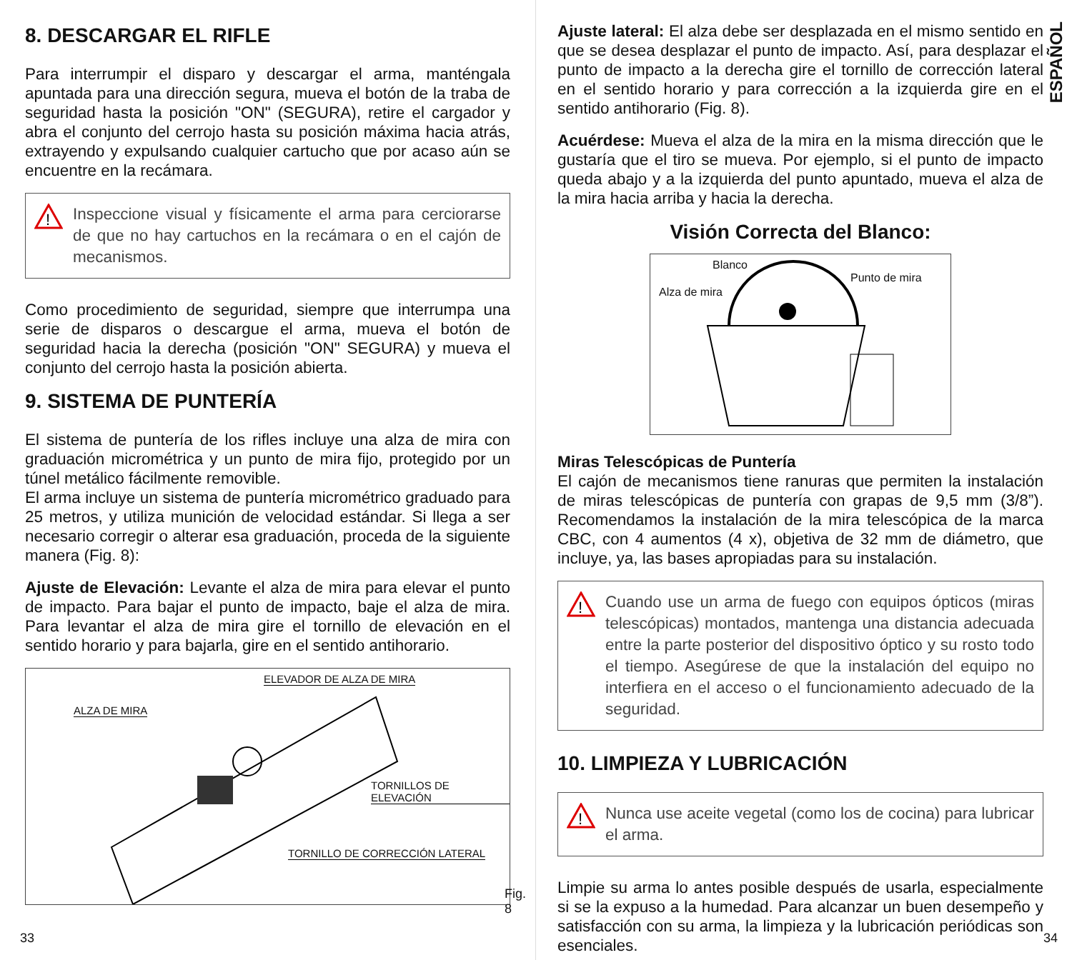8. DESCARGAR EL RIFLE
Para interrumpir el disparo y descargar el arma, manténgala apuntada para una dirección segura, mueva el botón de la traba de seguridad hasta la posición "ON" (SEGURA), retire el cargador y abra el conjunto del cerrojo hasta su posición máxima hacia atrás, extrayendo y expulsando cualquier cartucho que por acaso aún se encuentre en la recámara.
!
Inspeccione visual y físicamente el arma para cerciorarse de que no hay cartuchos en la recámara o en el cajón de mecanismos.
Como procedimiento de seguridad, siempre que interrumpa una serie de disparos o descargue el arma, mueva el botón de seguridad hacia la derecha (posición "ON" SEGURA) y mueva el conjunto del cerrojo hasta la posición abierta.
9. SISTEMA DE PUNTERÍA
El sistema de puntería de los rifles incluye una alza de mira con graduación micrométrica y un punto de mira fijo, protegido por un túnel metálico fácilmente removible.
El arma incluye un sistema de puntería micrométrico graduado para 25 metros, y utiliza munición de velocidad estándar. Si llega a ser necesario corregir o alterar esa graduación, proceda de la siguiente manera (Fig. 8):
Ajuste de Elevación: Levante el alza de mira para elevar el punto de impacto. Para bajar el punto de impacto, baje el alza de mira. Para levantar el alza de mira gire el tornillo de elevación en el sentido horario y para bajarla, gire en el sentido antihorario.
ELEVADOR DE ALZA DE MIRA
ALZA DE MIRA
TORNILLOS DE ELEVACIÓN
TORNILLO DE CORRECCIÓN LATERAL
Fig. 8
33
ESPAÑOL
Ajuste lateral: El alza debe ser desplazada en el mismo sentido en que se desea desplazar el punto de impacto. Así, para desplazar el punto de impacto a la derecha gire el tornillo de corrección lateral en el sentido horario y para corrección a la izquierda gire en el sentido antihorario (Fig. 8).
Acuérdese: Mueva el alza de la mira en la misma dirección que le gustaría que el tiro se mueva. Por ejemplo, si el punto de impacto queda abajo y a la izquierda del punto apuntado, mueva el alza de la mira hacia arriba y hacia la derecha.
Visión Correcta del Blanco:
Blanco
Alza de mira
Punto de mira
Miras Telescópicas de Puntería
El cajón de mecanismos tiene ranuras que permiten la instalación de miras telescópicas de puntería con grapas de 9,5 mm (3/8”). Recomendamos la instalación de la mira telescópica de la marca CBC, con 4 aumentos (4 x), objetiva de 32 mm de diámetro, que incluye, ya, las bases apropiadas para su instalación.
!
Cuando use un arma de fuego con equipos ópticos (miras telescópicas) montados, mantenga una distancia adecuada entre la parte posterior del dispositivo óptico y su rosto todo el tiempo. Asegúrese de que la instalación del equipo no interfiera en el acceso o el funcionamiento adecuado de la seguridad.
10. LIMPIEZA Y LUBRICACIÓN
!
Nunca use aceite vegetal (como los de cocina) para lubricar el arma.
Limpie su arma lo antes posible después de usarla, especialmente si se la expuso a la humedad. Para alcanzar un buen desempeño y satisfacción con su arma, la limpieza y la lubricación periódicas son esenciales.
34